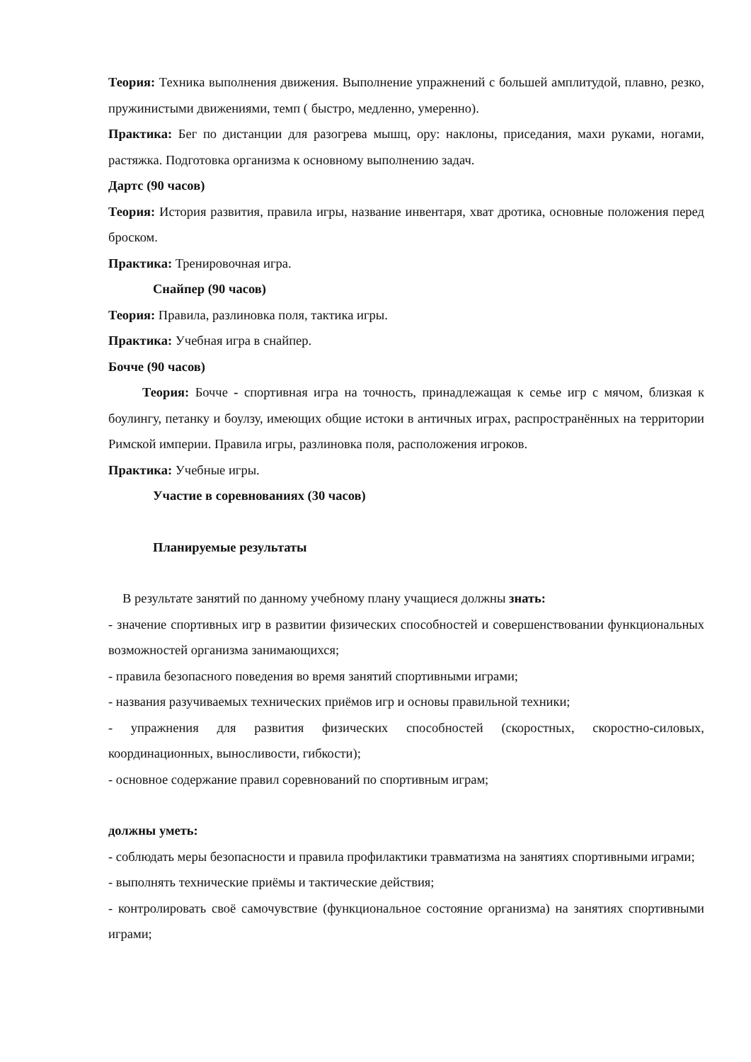Теория: Техника выполнения движения. Выполнение упражнений с большей амплитудой, плавно, резко, пружинистыми движениями, темп ( быстро, медленно, умеренно).
Практика: Бег по дистанции для разогрева мышц, ору: наклоны, приседания, махи руками, ногами, растяжка. Подготовка организма к основному выполнению задач.
Дартс (90 часов)
Теория: История развития, правила игры, название инвентаря, хват дротика, основные положения перед броском.
Практика: Тренировочная игра.
Снайпер (90 часов)
Теория: Правила, разлиновка поля, тактика игры.
Практика: Учебная игра в снайпер.
Бочче (90 часов)
Теория: Бочче - спортивная игра на точность, принадлежащая к семье игр с мячом, близкая к боулингу, петанку и боулзу, имеющих общие истоки в античных играх, распространённых на территории Римской империи. Правила игры, разлиновка поля, расположения игроков.
Практика: Учебные игры.
Участие в соревнованиях (30 часов)
Планируемые результаты
В результате занятий по данному учебному плану учащиеся должны знать:
- значение спортивных игр в развитии физических способностей и совершенствовании функциональных возможностей организма занимающихся;
- правила безопасного поведения во время занятий спортивными играми;
- названия разучиваемых технических приёмов игр и основы правильной техники;
- упражнения для развития физических способностей (скоростных, скоростно-силовых, координационных, выносливости, гибкости);
- основное содержание правил соревнований по спортивным играм;
должны уметь:
- соблюдать меры безопасности и правила профилактики травматизма на занятиях спортивными играми;
- выполнять технические приёмы и тактические действия;
- контролировать своё самочувствие (функциональное состояние организма) на занятиях спортивными играми;